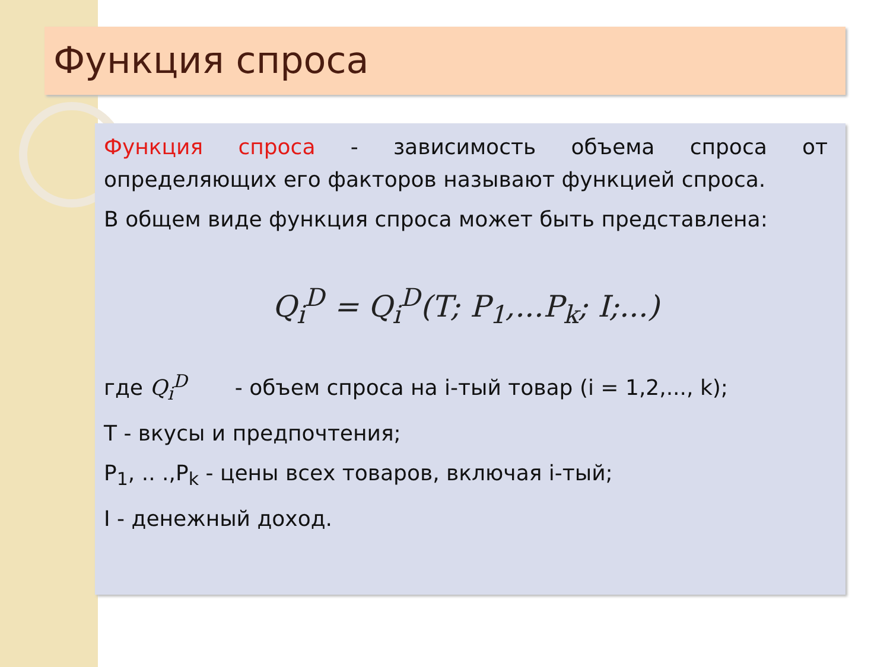Функция спроса
Функция спроса - зависимость объема спроса от определяющих его факторов называют функцией спроса.
В общем виде функция спроса может быть представлена:
Q<sub>i</sub><sup>D</sup> = Q<sub>i</sub><sup>D</sup>(T; P<sub>1</sub>,...P<sub>k</sub>; I;...)
где Q<sub>i</sub><sup>D</sup> - объем спроса на i-тый товар (i = 1,2,..., k);
T - вкусы и предпочтения;
P<sub>1</sub>, .. .,P<sub>k</sub> - цены всех товаров, включая i-тый;
I - денежный доход.